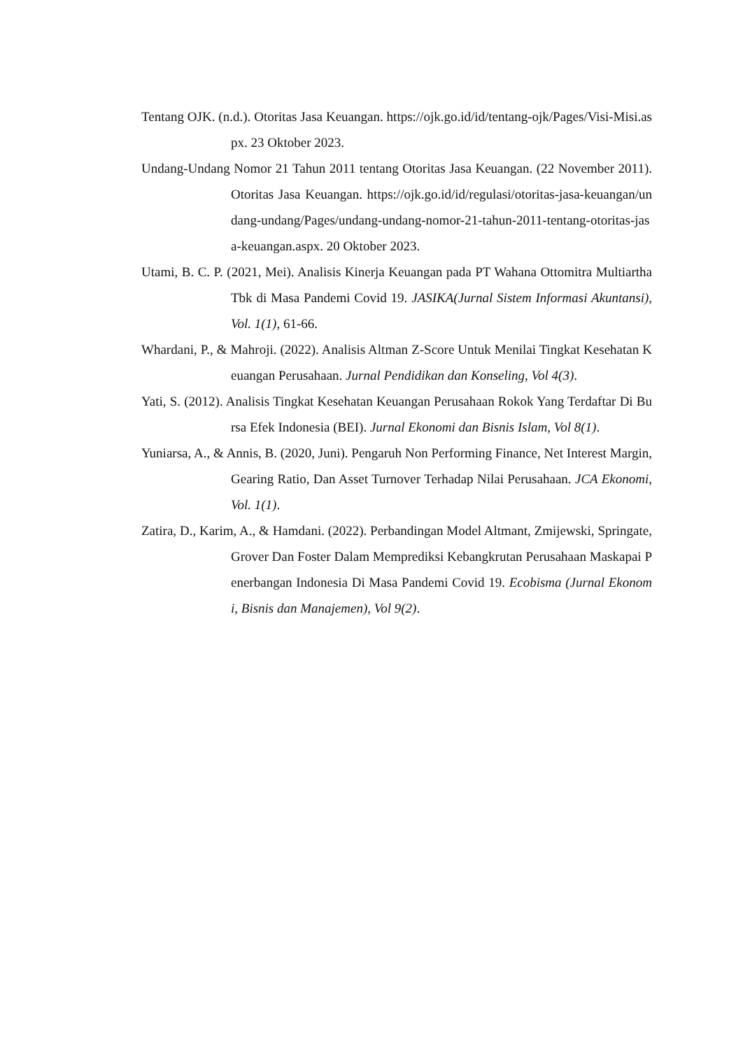Tentang OJK. (n.d.). Otoritas Jasa Keuangan. https://ojk.go.id/id/tentang-ojk/Pages/Visi-Misi.aspx. 23 Oktober 2023.
Undang-Undang Nomor 21 Tahun 2011 tentang Otoritas Jasa Keuangan. (22 November 2011). Otoritas Jasa Keuangan. https://ojk.go.id/id/regulasi/otoritas-jasa-keuangan/undang-undang/Pages/undang-undang-nomor-21-tahun-2011-tentang-otoritas-jasa-keuangan.aspx. 20 Oktober 2023.
Utami, B. C. P. (2021, Mei). Analisis Kinerja Keuangan pada PT Wahana Ottomitra Multiartha Tbk di Masa Pandemi Covid 19. JASIKA(Jurnal Sistem Informasi Akuntansi), Vol. 1(1), 61-66.
Whardani, P., & Mahroji. (2022). Analisis Altman Z-Score Untuk Menilai Tingkat Kesehatan Keuangan Perusahaan. Jurnal Pendidikan dan Konseling, Vol 4(3).
Yati, S. (2012). Analisis Tingkat Kesehatan Keuangan Perusahaan Rokok Yang Terdaftar Di Bursa Efek Indonesia (BEI). Jurnal Ekonomi dan Bisnis Islam, Vol 8(1).
Yuniarsa, A., & Annis, B. (2020, Juni). Pengaruh Non Performing Finance, Net Interest Margin, Gearing Ratio, Dan Asset Turnover Terhadap Nilai Perusahaan. JCA Ekonomi, Vol. 1(1).
Zatira, D., Karim, A., & Hamdani. (2022). Perbandingan Model Altmant, Zmijewski, Springate, Grover Dan Foster Dalam Memprediksi Kebangkrutan Perusahaan Maskapai Penerbangan Indonesia Di Masa Pandemi Covid 19. Ecobisma (Jurnal Ekonomi, Bisnis dan Manajemen), Vol 9(2).